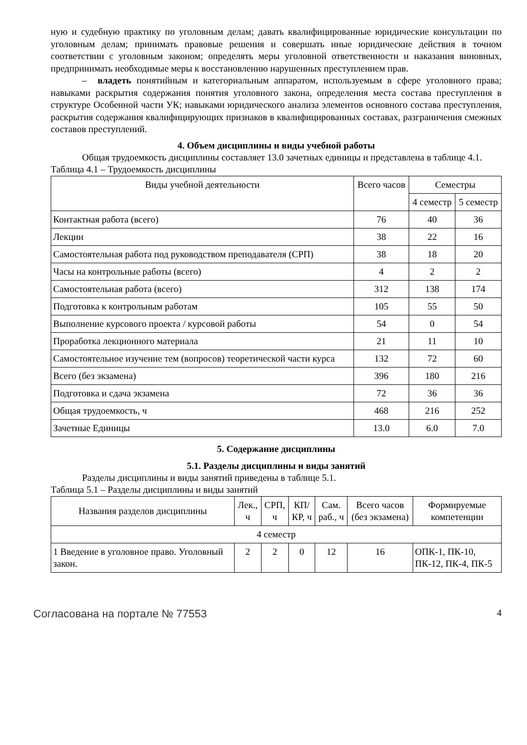ную и судебную практику по уголовным делам; давать квалифицированные юридические консультации по уголовным делам; принимать правовые решения и совершать иные юридические действия в точном соответствии с уголовным законом; определять меры уголовной ответственности и наказания виновных, предпринимать необходимые меры к восстановлению нарушенных преступлением прав.
– владеть понятийным и категориальным аппаратом, используемым в сфере уголовного права; навыками раскрытия содержания понятия уголовного закона, определения места состава преступления в структуре Особенной части УК; навыками юридического анализа элементов основного состава преступления, раскрытия содержания квалифицирующих признаков в квалифицированных составах, разграничения смежных составов преступлений.
4. Объем дисциплины и виды учебной работы
Общая трудоемкость дисциплины составляет 13.0 зачетных единицы и представлена в таблице 4.1.
Таблица 4.1 – Трудоемкость дисциплины
| Виды учебной деятельности | Всего часов | Семестры | |
| --- | --- | --- | --- |
| | | 4 семестр | 5 семестр |
| Контактная работа (всего) | 76 | 40 | 36 |
| Лекции | 38 | 22 | 16 |
| Самостоятельная работа под руководством преподавателя (СРП) | 38 | 18 | 20 |
| Часы на контрольные работы (всего) | 4 | 2 | 2 |
| Самостоятельная работа (всего) | 312 | 138 | 174 |
| Подготовка к контрольным работам | 105 | 55 | 50 |
| Выполнение курсового проекта / курсовой работы | 54 | 0 | 54 |
| Проработка лекционного материала | 21 | 11 | 10 |
| Самостоятельное изучение тем (вопросов) теоретической части курса | 132 | 72 | 60 |
| Всего (без экзамена) | 396 | 180 | 216 |
| Подготовка и сдача экзамена | 72 | 36 | 36 |
| Общая трудоемкость, ч | 468 | 216 | 252 |
| Зачетные Единицы | 13.0 | 6.0 | 7.0 |
5. Содержание дисциплины
5.1. Разделы дисциплины и виды занятий
Разделы дисциплины и виды занятий приведены в таблице 5.1.
Таблица 5.1 – Разделы дисциплины и виды занятий
| Названия разделов дисциплины | Лек., ч | СРП, ч | КП/КР, ч | Сам. раб., ч | Всего часов (без экзамена) | Формируемые компетенции |
| --- | --- | --- | --- | --- | --- | --- |
| 4 семестр | | | | | | |
| 1 Введение в уголовное право. Уголовный закон. | 2 | 2 | 0 | 12 | 16 | ОПК-1, ПК-10, ПК-12, ПК-4, ПК-5 |
Согласована на портале № 77553 4